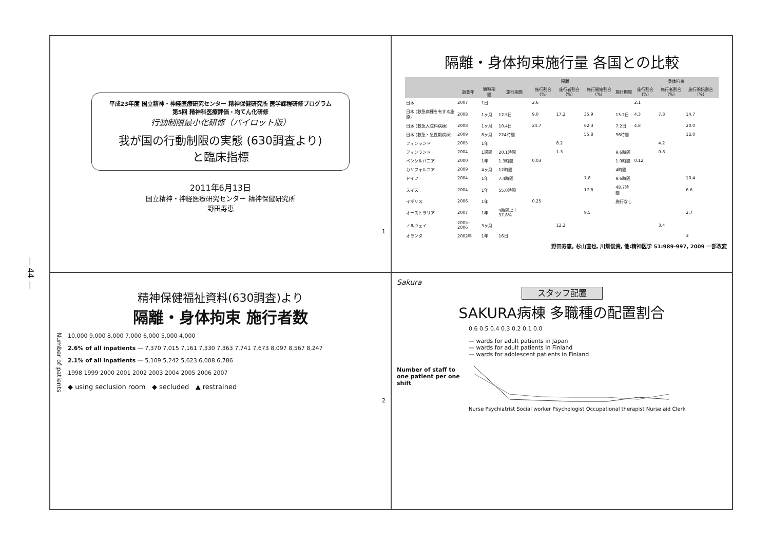— 44 —
平成23年度 国立精神・神経医療研究センター 精神保健研究所 医学課程研修プログラム
第5回 精神科医療評価・均てん化研修
行動制限最小化研修（パイロット版）
我が国の行動制限の実態 (630調査より)
と臨床指標
2011年6月13日
国立精神・神経医療研究センター 精神保健研究所
野田寿恵
1
隔離・身体拘束施行量 各国との比較
| | | | 隔離 | | | | | 身体拘束 | | | |
| --- | --- | --- | --- | --- | --- | --- | --- | --- | --- | --- | --- |
| | 調査年 | 観察期間 | 施行期間 | 施行割合(%) | 施行者割合(%) | 施行開始割合(%) | 施行期間 | 施行割合(%) | 施行者割合(%) | 施行開始割合(%) | |
| 日本 | 2007 | 1日 | | 2.6 | | | | 2.1 | | | |
| 日本 (救急病棟を有する施設) | 2008 | 1ヶ月 | 12.5日 | 9.0 | 17.2 | 35.9 | 13.2日 | 4.3 | 7.8 | 14.7 | |
| 日本 (救急入院料病棟) | 2008 | 1ヶ月 | 10.4日 | 24.7 | | 62.3 | 7.2日 | 4.8 | | 20.0 | |
| 日本 (救急・急性期病棟) | 2009 | 8ヶ月 | 224時間 | | | 55.8 | 96時間 | | | 12.0 | |
| フィンランド | 2005 | 1年 | | | 8.2 | | | | 4.2 | | |
| フィンランド | 2004 | 1週間 | 20.1時間 | | 1.3 | | 9.6時間 | | 0.8 | | |
| ペンシルバニア | 2000 | 1年 | 1.3時間 | 0.03 | | | 1.9時間 | 0.12 | | | |
| カリフォルニア | 2009 | 4ヶ月 | 12時間 | | | | 4時間 | | | | |
| ドイツ | 2004 | 1年 | 7.4時間 | | | 7.8 | 9.6時間 | | | 10.4 | |
| スイス | 2004 | 1年 | 55.0時間 | | | 17.8 | 48.7時間 | | | 6.6 | |
| イギリス | 2006 | 1年 | | 0.25 | | | 施行なし | | | | |
| オーストラリア | 2007 | 1年 | 4時間以上 37.8% | | | 9.5 | | | | 2.7 | |
| ノルウェイ | 2005–2006 | 3ヶ月 | | | 12.2 | | | | 3.4 | | |
| オランダ | 2002年 | 1年 | 16日 | | | | | | | 3 | |
野田寿恵, 杉山直也, 川畑俊貴, 他:精神医学 51:989-997, 2009 一部改変
精神保健福祉資料(630調査)より
隔離・身体拘束 施行者数
Number of patients
10,000 9,000 8,000 7,000 6,000 5,000 4,000
2.6% of all inpatients — 7,370 7,015 7,161 7,330 7,363 7,741 7,673 8,097 8,567 8,247
2.1% of all inpatients — 5,109 5,242 5,623 6,008 6,786
1998 1999 2000 2001 2002 2003 2004 2005 2006 2007
◆ using seclusion room ◆ secluded ▲ restrained
2
Sakura
スタッフ配置
SAKURA病棟 多職種の配置割合
Number of staff to one patient per one shift
0.6 0.5 0.4 0.3 0.2 0.1 0.0
— wards for adult patients in Japan
— wards for adult patients in Finland
— wards for adolescent patients in Finland
Nurse Psychiatrist Social worker Psychologist Occupational therapist Nurse aid Clerk